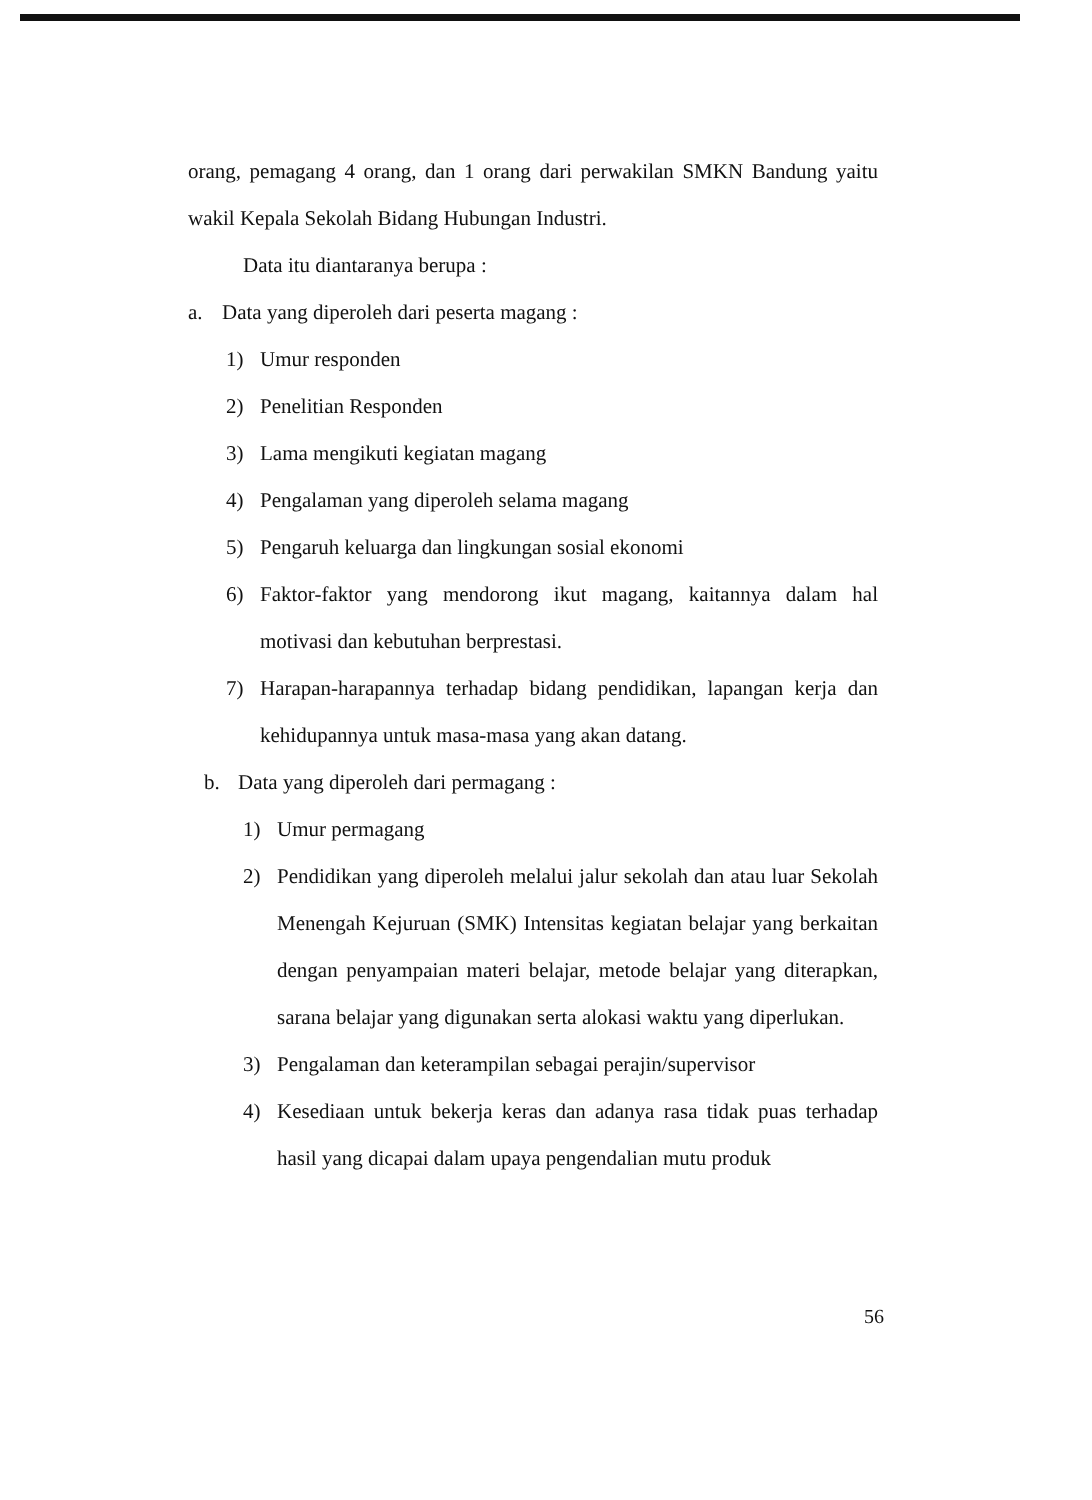orang, pemagang 4 orang, dan 1 orang dari perwakilan SMKN Bandung yaitu wakil Kepala Sekolah Bidang Hubungan Industri.
Data itu diantaranya berupa :
a. Data yang diperoleh dari peserta magang :
1) Umur responden
2) Penelitian Responden
3) Lama mengikuti kegiatan magang
4) Pengalaman yang diperoleh selama magang
5) Pengaruh keluarga dan lingkungan sosial ekonomi
6) Faktor-faktor yang mendorong ikut magang, kaitannya dalam hal motivasi dan kebutuhan berprestasi.
7) Harapan-harapannya terhadap bidang pendidikan, lapangan kerja dan kehidupannya untuk masa-masa yang akan datang.
b. Data yang diperoleh dari permagang :
1) Umur permagang
2) Pendidikan yang diperoleh melalui jalur sekolah dan atau luar Sekolah Menengah Kejuruan (SMK) Intensitas kegiatan belajar yang berkaitan dengan penyampaian materi belajar, metode belajar yang diterapkan, sarana belajar yang digunakan serta alokasi waktu yang diperlukan.
3) Pengalaman dan keterampilan sebagai perajin/supervisor
4) Kesediaan untuk bekerja keras dan adanya rasa tidak puas terhadap hasil yang dicapai dalam upaya pengendalian mutu produk
56